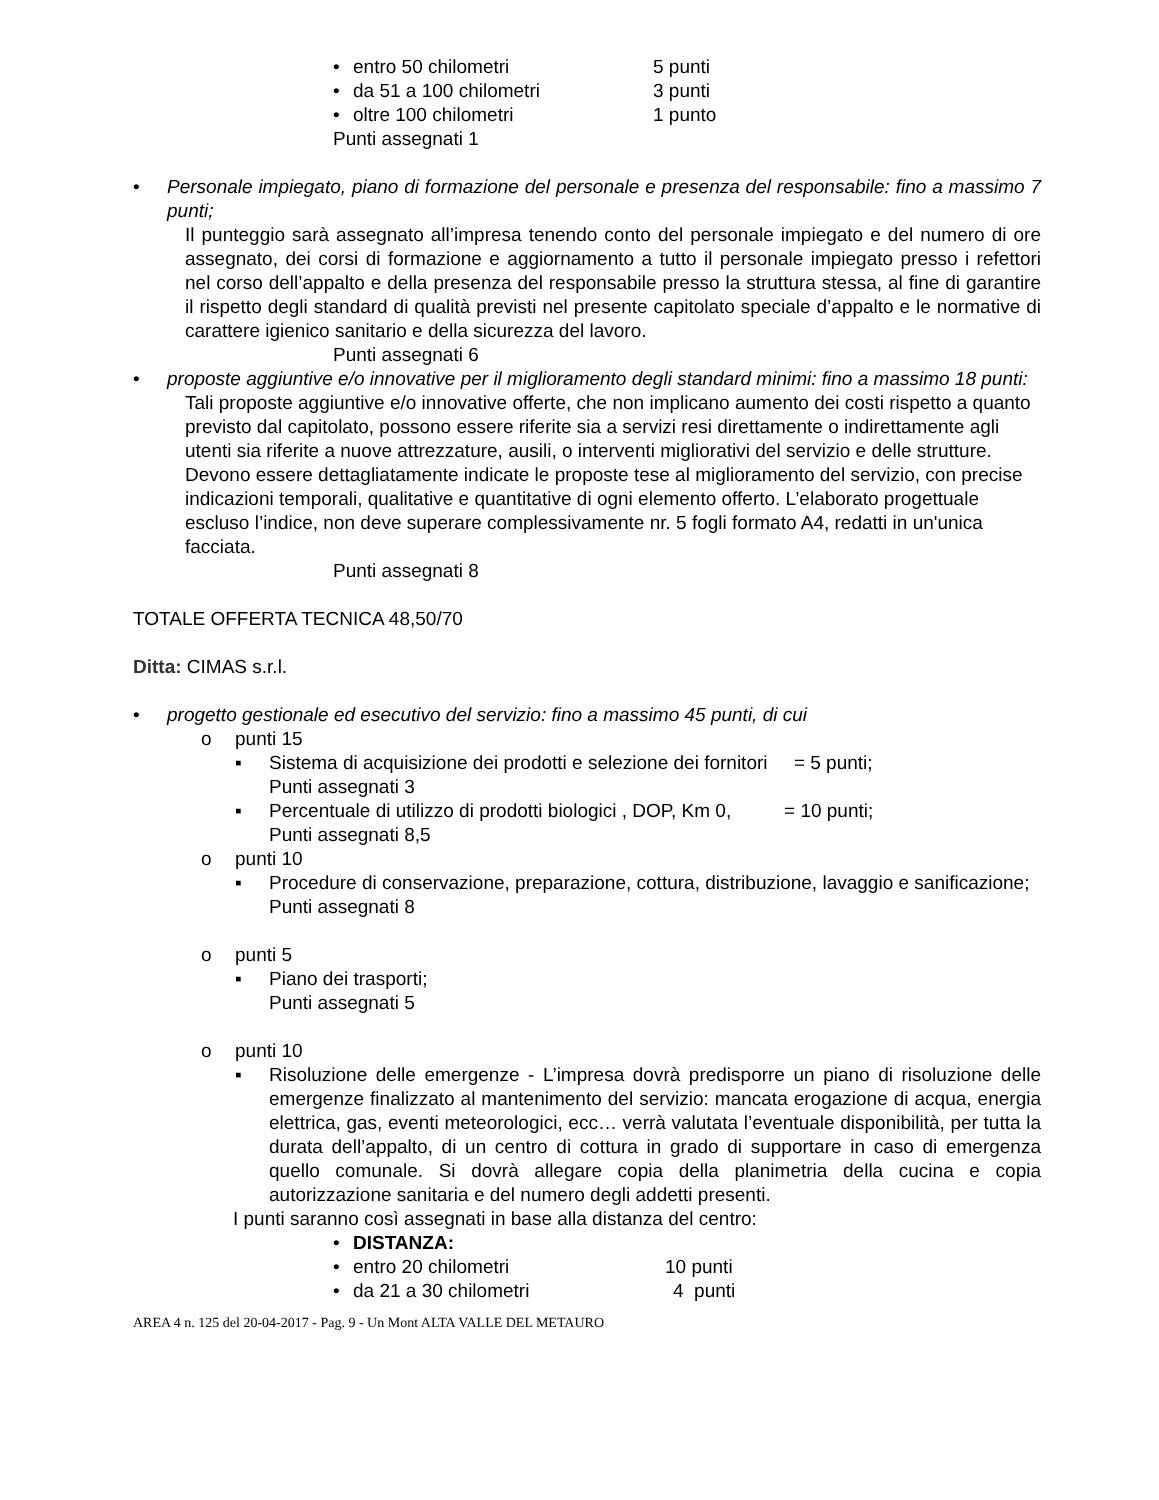• entro 50 chilometri 5 punti
• da 51 a 100 chilometri 3 punti
• oltre 100 chilometri 1 punto
Punti assegnati 1
• Personale impiegato, piano di formazione del personale e presenza del responsabile: fino a massimo 7 punti;
Il punteggio sarà assegnato all’impresa tenendo conto del personale impiegato e del numero di ore assegnato, dei corsi di formazione e aggiornamento a tutto il personale impiegato presso i refettori nel corso dell’appalto e della presenza del responsabile presso la struttura stessa, al fine di garantire il rispetto degli standard di qualità previsti nel presente capitolato speciale d’appalto e le normative di carattere igienico sanitario e della sicurezza del lavoro.
Punti assegnati 6
• proposte aggiuntive e/o innovative per il miglioramento degli standard minimi: fino a massimo 18 punti:
Tali proposte aggiuntive e/o innovative offerte, che non implicano aumento dei costi rispetto a quanto previsto dal capitolato, possono essere riferite sia a servizi resi direttamente o indirettamente agli utenti sia riferite a nuove attrezzature, ausili, o interventi migliorativi del servizio e delle strutture. Devono essere dettagliatamente indicate le proposte tese al miglioramento del servizio, con precise indicazioni temporali, qualitative e quantitative di ogni elemento offerto. L’elaborato progettuale escluso l’indice, non deve superare complessivamente nr. 5 fogli formato A4, redatti in un'unica facciata.
Punti assegnati 8
TOTALE OFFERTA TECNICA 48,50/70
Ditta: CIMAS s.r.l.
• progetto gestionale ed esecutivo del servizio: fino a massimo 45 punti, di cui
o punti 15
▪ Sistema di acquisizione dei prodotti e selezione dei fornitori = 5 punti;
Punti assegnati 3
▪ Percentuale di utilizzo di prodotti biologici , DOP, Km 0, = 10 punti;
Punti assegnati 8,5
o punti 10
▪ Procedure di conservazione, preparazione, cottura, distribuzione, lavaggio e sanificazione;
Punti assegnati 8
o punti 5
▪ Piano dei trasporti;
Punti assegnati 5
o punti 10
▪ Risoluzione delle emergenze - L’impresa dovrà predisporre un piano di risoluzione delle emergenze finalizzato al mantenimento del servizio: mancata erogazione di acqua, energia elettrica, gas, eventi meteorologici, ecc… verrà valutata l’eventuale disponibilità, per tutta la durata dell’appalto, di un centro di cottura in grado di supportare in caso di emergenza quello comunale. Si dovrà allegare copia della planimetria della cucina e copia autorizzazione sanitaria e del numero degli addetti presenti.
I punti saranno così assegnati in base alla distanza del centro:
• DISTANZA:
• entro 20 chilometri 10 punti
• da 21 a 30 chilometri 4 punti
AREA 4 n. 125 del 20-04-2017 - Pag. 9 - Un Mont ALTA VALLE DEL METAURO